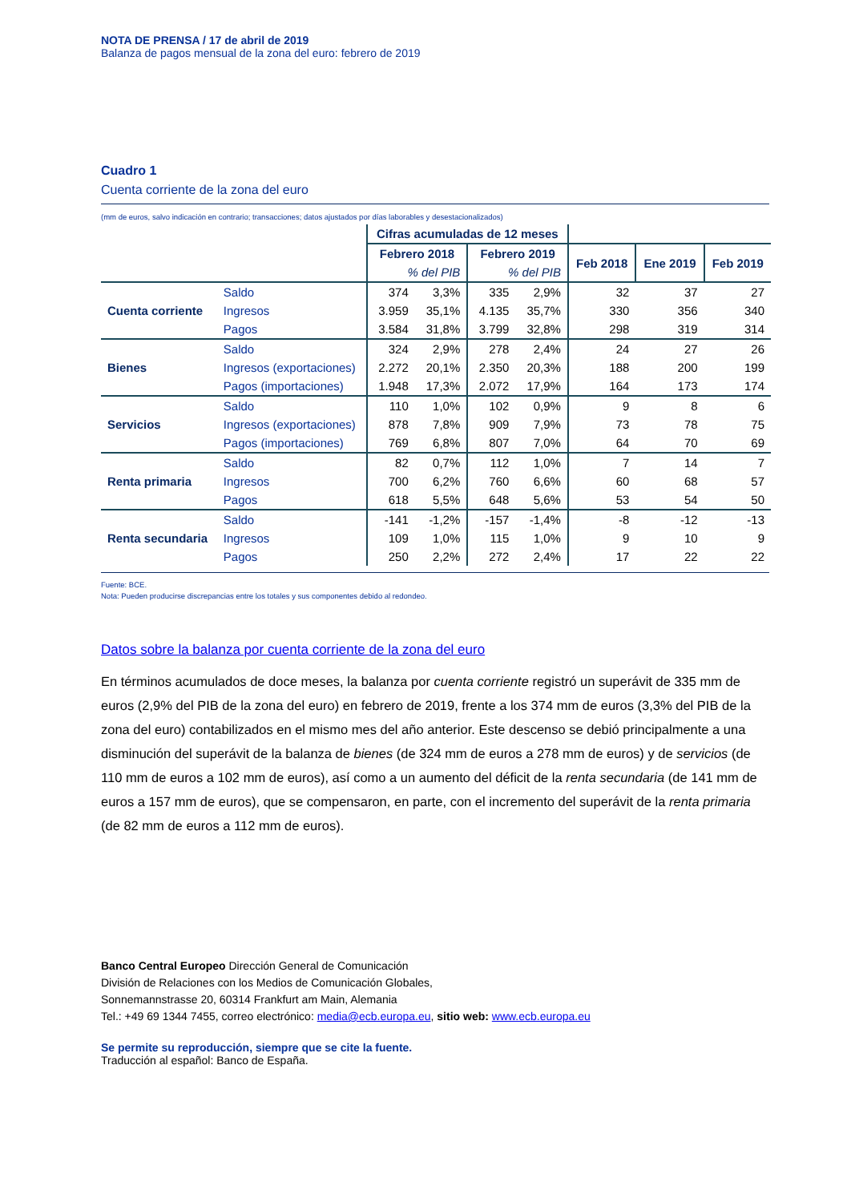NOTA DE PRENSA / 17 de abril de 2019
Balanza de pagos mensual de la zona del euro: febrero de 2019
Cuadro 1
Cuenta corriente de la zona del euro
(mm de euros, salvo indicación en contrario; transacciones; datos ajustados por días laborables y desestacionalizados)
| | | Cifras acumuladas de 12 meses | | | | | | |
| | | Febrero 2018 | | Febrero 2019 | | Feb 2018 | Ene 2019 | Feb 2019 |
| | | % del PIB | | % del PIB | | | | |
| Cuenta corriente | Saldo | 374 | 3,3% | 335 | 2,9% | 32 | 37 | 27 |
| | Ingresos | 3.959 | 35,1% | 4.135 | 35,7% | 330 | 356 | 340 |
| | Pagos | 3.584 | 31,8% | 3.799 | 32,8% | 298 | 319 | 314 |
| Bienes | Saldo | 324 | 2,9% | 278 | 2,4% | 24 | 27 | 26 |
| | Ingresos (exportaciones) | 2.272 | 20,1% | 2.350 | 20,3% | 188 | 200 | 199 |
| | Pagos (importaciones) | 1.948 | 17,3% | 2.072 | 17,9% | 164 | 173 | 174 |
| Servicios | Saldo | 110 | 1,0% | 102 | 0,9% | 9 | 8 | 6 |
| | Ingresos (exportaciones) | 878 | 7,8% | 909 | 7,9% | 73 | 78 | 75 |
| | Pagos (importaciones) | 769 | 6,8% | 807 | 7,0% | 64 | 70 | 69 |
| Renta primaria | Saldo | 82 | 0,7% | 112 | 1,0% | 7 | 14 | 7 |
| | Ingresos | 700 | 6,2% | 760 | 6,6% | 60 | 68 | 57 |
| | Pagos | 618 | 5,5% | 648 | 5,6% | 53 | 54 | 50 |
| Renta secundaria | Saldo | -141 | -1,2% | -157 | -1,4% | -8 | -12 | -13 |
| | Ingresos | 109 | 1,0% | 115 | 1,0% | 9 | 10 | 9 |
| | Pagos | 250 | 2,2% | 272 | 2,4% | 17 | 22 | 22 |
Fuente: BCE.
Nota: Pueden producirse discrepancias entre los totales y sus componentes debido al redondeo.
Datos sobre la balanza por cuenta corriente de la zona del euro
En términos acumulados de doce meses, la balanza por cuenta corriente registró un superávit de 335 mm de euros (2,9% del PIB de la zona del euro) en febrero de 2019, frente a los 374 mm de euros (3,3% del PIB de la zona del euro) contabilizados en el mismo mes del año anterior. Este descenso se debió principalmente a una disminución del superávit de la balanza de bienes (de 324 mm de euros a 278 mm de euros) y de servicios (de 110 mm de euros a 102 mm de euros), así como a un aumento del déficit de la renta secundaria (de 141 mm de euros a 157 mm de euros), que se compensaron, en parte, con el incremento del superávit de la renta primaria (de 82 mm de euros a 112 mm de euros).
Banco Central Europeo Dirección General de Comunicación
División de Relaciones con los Medios de Comunicación Globales,
Sonnemannstrasse 20, 60314 Frankfurt am Main, Alemania
Tel.: +49 69 1344 7455, correo electrónico: media@ecb.europa.eu, sitio web: www.ecb.europa.eu
Se permite su reproducción, siempre que se cite la fuente.
Traducción al español: Banco de España.